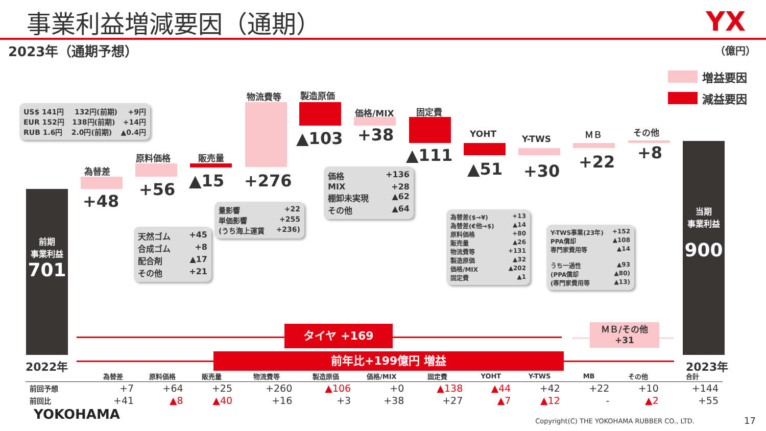事業利益増減要因（通期）
YX
2023年（通期予想） （億円）
増益要因
減益要因
US$ 141円 132円(前期) +9円
EUR 152円 138円(前期) +14円
RUB 1.6円 2.0円(前期) ▲0.4円
前期
事業利益
701
2022年
為替差
+48
原料価格
+56
天然ゴム +45
合成ゴム +8
配合剤 ▲17
その他 +21
販売量
▲15
物流費等
+276
量影響 +22
単価影響 +255
(うち海上運賃 +236)
製造原価
▲103
価格/MIX
+38
価格 +136
MIX +28
棚卸未実現 ▲62
その他 ▲64
固定費
▲111
YOHT
▲51
為替差($→¥) +13
為替差(€他→$) ▲14
原料価格 +80
販売量 ▲26
物流費等 +131
製造原価 ▲32
価格/MIX ▲202
固定費 ▲1
Y-TWS
+30
Y-TWS事業(23年) +152
PPA償却 ▲108
専門家費用等 ▲14
うち一過性 ▲93
(PPA償却 ▲80)
(専門家費用等 ▲13)
ＭＢ
+22
その他
+8
当期
事業利益
900
2023年
タイヤ +169
ＭＢ/その他
+31
前年比+199億円 増益
| | 為替差 | 原料価格 | 販売量 | 物流費等 | 製造原価 | 価格/MIX | 固定費 | YOHT | Y-TWS | MB | その他 | 合計 |
| --- | --- | --- | --- | --- | --- | --- | --- | --- | --- | --- | --- | --- |
| 前回予想 | +7 | +64 | +25 | +260 | ▲106 | +0 | ▲138 | ▲44 | +42 | +22 | +10 | +144 |
| 前回比 | +41 | ▲8 | ▲40 | +16 | +3 | +38 | +27 | ▲7 | ▲12 | - | ▲2 | +55 |
YOKOHAMA
Copyright(C) THE YOKOHAMA RUBBER CO., LTD.
17